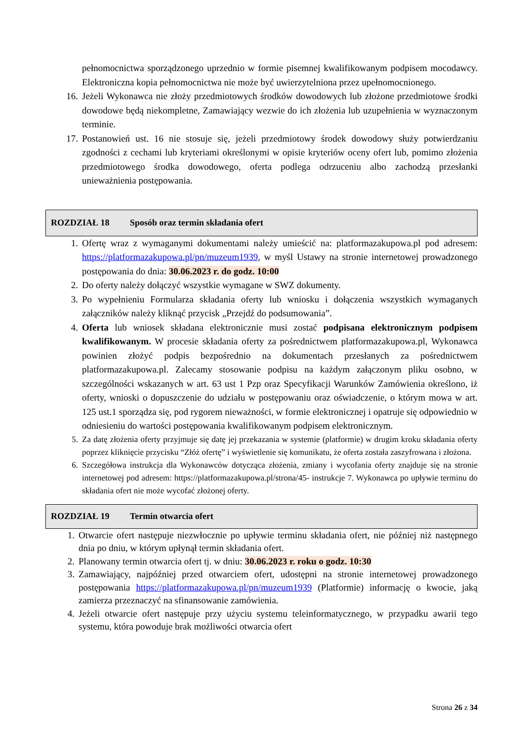pełnomocnictwa sporządzonego uprzednio w formie pisemnej kwalifikowanym podpisem mocodawcy. Elektroniczna kopia pełnomocnictwa nie może być uwierzytelniona przez upełnomocnionego.
16. Jeżeli Wykonawca nie złoży przedmiotowych środków dowodowych lub złożone przedmiotowe środki dowodowe będą niekompletne, Zamawiający wezwie do ich złożenia lub uzupełnienia w wyznaczonym terminie.
17. Postanowień ust. 16 nie stosuje się, jeżeli przedmiotowy środek dowodowy służy potwierdzaniu zgodności z cechami lub kryteriami określonymi w opisie kryteriów oceny ofert lub, pomimo złożenia przedmiotowego środka dowodowego, oferta podlega odrzuceniu albo zachodzą przesłanki unieważnienia postępowania.
ROZDZIAŁ 18 Sposób oraz termin składania ofert
1. Ofertę wraz z wymaganymi dokumentami należy umieścić na: platformazakupowa.pl pod adresem: https://platformazakupowa.pl/pn/muzeum1939, w myśl Ustawy na stronie internetowej prowadzonego postępowania do dnia: 30.06.2023 r. do godz. 10:00
2. Do oferty należy dołączyć wszystkie wymagane w SWZ dokumenty.
3. Po wypełnieniu Formularza składania oferty lub wniosku i dołączenia wszystkich wymaganych załączników należy kliknąć przycisk „Przejdź do podsumowania”.
4. Oferta lub wniosek składana elektronicznie musi zostać podpisana elektronicznym podpisem kwalifikowanym. W procesie składania oferty za pośrednictwem platformazakupowa.pl, Wykonawca powinien złożyć podpis bezpośrednio na dokumentach przesłanych za pośrednictwem platformazakupowa.pl. Zalecamy stosowanie podpisu na każdym załączonym pliku osobno, w szczególności wskazanych w art. 63 ust 1 Pzp oraz Specyfikacji Warunków Zamówienia określono, iż oferty, wnioski o dopuszczenie do udziału w postępowaniu oraz oświadczenie, o którym mowa w art. 125 ust.1 sporządza się, pod rygorem nieważności, w formie elektronicznej i opatruje się odpowiednio w odniesieniu do wartości postępowania kwalifikowanym podpisem elektronicznym.
5. Za datę złożenia oferty przyjmuje się datę jej przekazania w systemie (platformie) w drugim kroku składania oferty poprzez kliknięcie przycisku “Złóż ofertę” i wyświetlenie się komunikatu, że oferta została zaszyfrowana i złożona.
6. Szczegółowa instrukcja dla Wykonawców dotycząca złożenia, zmiany i wycofania oferty znajduje się na stronie internetowej pod adresem: https://platformazakupowa.pl/strona/45- instrukcje 7. Wykonawca po upływie terminu do składania ofert nie może wycofać złożonej oferty.
ROZDZIAŁ 19 Termin otwarcia ofert
1. Otwarcie ofert następuje niezwłocznie po upływie terminu składania ofert, nie później niż następnego dnia po dniu, w którym upłynął termin składania ofert.
2. Planowany termin otwarcia ofert tj. w dniu: 30.06.2023 r. roku o godz. 10:30
3. Zamawiający, najpóźniej przed otwarciem ofert, udostępni na stronie internetowej prowadzonego postępowania https://platformazakupowa.pl/pn/muzeum1939 (Platformie) informację o kwocie, jaką zamierza przeznaczyć na sfinansowanie zamówienia.
4. Jeżeli otwarcie ofert następuje przy użyciu systemu teleinformatycznego, w przypadku awarii tego systemu, która powoduje brak możliwości otwarcia ofert
Strona 26 z 34